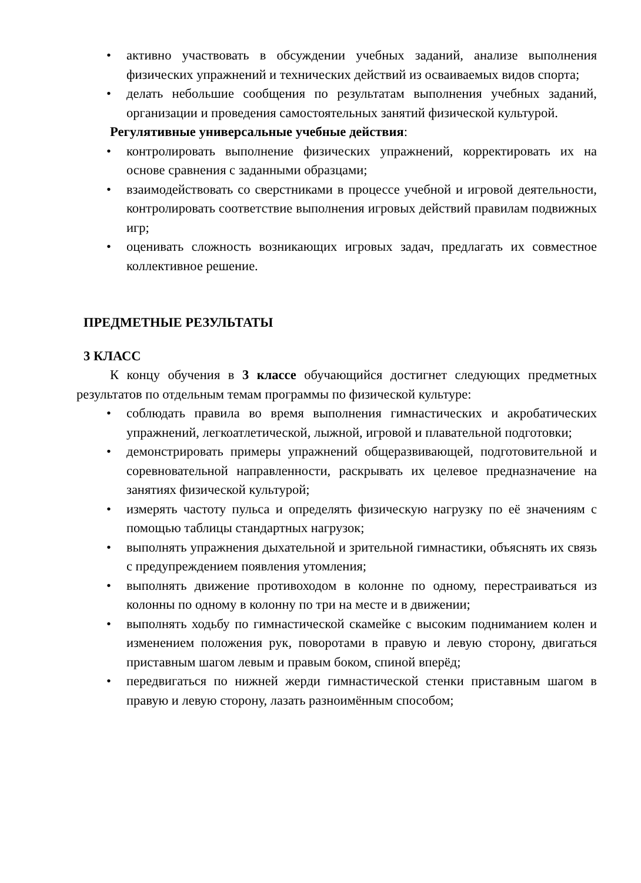• активно участвовать в обсуждении учебных заданий, анализе выполнения физических упражнений и технических действий из осваиваемых видов спорта;
• делать небольшие сообщения по результатам выполнения учебных заданий, организации и проведения самостоятельных занятий физической культурой.
Регулятивные универсальные учебные действия:
• контролировать выполнение физических упражнений, корректировать их на основе сравнения с заданными образцами;
• взаимодействовать со сверстниками в процессе учебной и игровой деятельности, контролировать соответствие выполнения игровых действий правилам подвижных игр;
• оценивать сложность возникающих игровых задач, предлагать их совместное коллективное решение.
ПРЕДМЕТНЫЕ РЕЗУЛЬТАТЫ
3 КЛАСС
К концу обучения в 3 классе обучающийся достигнет следующих предметных результатов по отдельным темам программы по физической культуре:
• соблюдать правила во время выполнения гимнастических и акробатических упражнений, легкоатлетической, лыжной, игровой и плавательной подготовки;
• демонстрировать примеры упражнений общеразвивающей, подготовительной и соревновательной направленности, раскрывать их целевое предназначение на занятиях физической культурой;
• измерять частоту пульса и определять физическую нагрузку по её значениям с помощью таблицы стандартных нагрузок;
• выполнять упражнения дыхательной и зрительной гимнастики, объяснять их связь с предупреждением появления утомления;
• выполнять движение противоходом в колонне по одному, перестраиваться из колонны по одному в колонну по три на месте и в движении;
• выполнять ходьбу по гимнастической скамейке с высоким подниманием колен и изменением положения рук, поворотами в правую и левую сторону, двигаться приставным шагом левым и правым боком, спиной вперёд;
• передвигаться по нижней жерди гимнастической стенки приставным шагом в правую и левую сторону, лазать разноимённым способом;